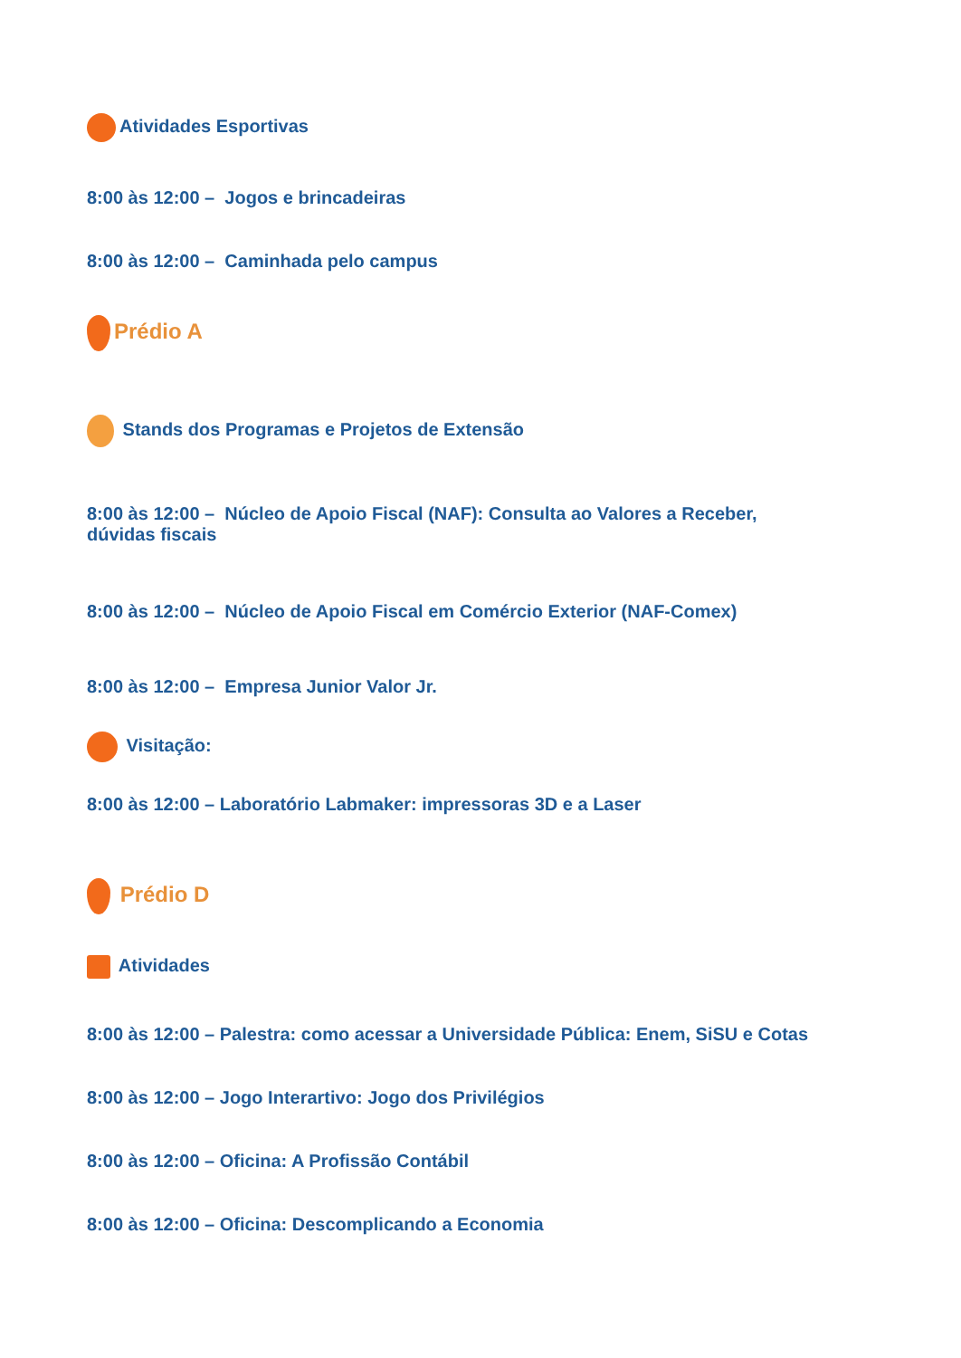Atividades Esportivas
8:00 às 12:00 – Jogos e brincadeiras
8:00 às 12:00 – Caminhada pelo campus
Prédio A
Stands dos Programas e Projetos de Extensão
8:00 às 12:00 – Núcleo de Apoio Fiscal (NAF): Consulta ao Valores a Receber, dúvidas fiscais
8:00 às 12:00 – Núcleo de Apoio Fiscal em Comércio Exterior (NAF-Comex)
8:00 às 12:00 – Empresa Junior Valor Jr.
Visitação:
8:00 às 12:00 – Laboratório Labmaker: impressoras 3D e a Laser
Prédio D
Atividades
8:00 às 12:00 – Palestra: como acessar a Universidade Pública: Enem, SiSU e Cotas
8:00 às 12:00 – Jogo Interartivo: Jogo dos Privilégios
8:00 às 12:00 – Oficina: A Profissão Contábil
8:00 às 12:00 – Oficina: Descomplicando a Economia